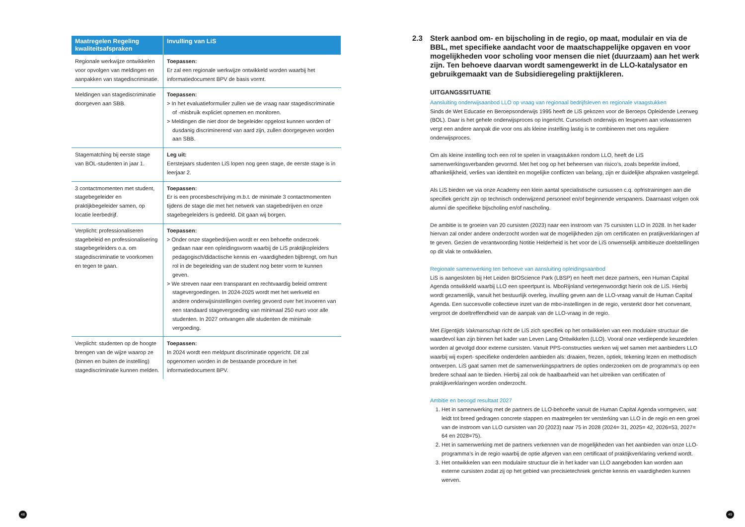| Maatregelen Regeling kwaliteitsafspraken | Invulling van LiS |
| --- | --- |
| Regionale werkwijze ontwikkelen voor opvolgen van meldingen en aanpakken van stagediscriminatie. | Toepassen: Er zal een regionale werkwijze ontwikkeld worden waarbij het informatiedocument BPV de basis vormt. |
| Meldingen van stagediscriminatie doorgeven aan SBB. | Toepassen: > In het evaluatieformulier zullen we de vraag naar stagediscriminatie of -misbruik expliciet opnemen en monitoren. > Meldingen die niet door de begeleider opgelost kunnen worden of dusdanig discriminerend van aard zijn, zullen doorgegeven worden aan SBB. |
| Stagematching bij eerste stage van BOL-studenten in jaar 1. | Leg uit: Eerstejaars studenten LiS lopen nog geen stage, de eerste stage is in leerjaar 2. |
| 3 contactmomenten met student, stagebegeleider en praktijkbegeleider samen, op locatie leerbedrijf. | Toepassen: Er is een procesbeschrijving m.b.t. de minimale 3 contactmomenten tijdens de stage die met het netwerk van stagebedrijven en onze stagebegeleiders is gedeeld. Dit gaan wij borgen. |
| Verplicht: professionaliseren stagebeleid en professionalisering stagebegeleiders o.a. om stagediscriminatie te voorkomen en tegen te gaan. | Toepassen: > Onder onze stagebedrijven wordt er een behoefte onderzoek gedaan naar een opleidingsvorm waarbij de LiS praktijkopleiders pedagogisch/didactische kennis en -vaardigheden bijbrengt, om hun rol in de begeleiding van de student nog beter vorm te kunnen geven. > We streven naar een transparant en rechtvaardig beleid omtrent stagevergoedingen. In 2024-2025 wordt met het werkveld en andere onderwijsinstellingen overleg gevoerd over het invoeren van een standaard stagevergoeding van minimaal 250 euro voor alle studenten. In 2027 ontvangen alle studenten de minimale vergoeding. |
| Verplicht: studenten op de hoogte brengen van de wijze waarop ze (binnen en buiten de instelling) stagediscriminatie kunnen melden. | Toepassen: In 2024 wordt een meldpunt discriminatie opgericht. Dit zal opgenomen worden in de bestaande procedure in het informatiedocument BPV. |
2.3 Sterk aanbod om- en bijscholing in de regio, op maat, modulair en via de BBL, met specifieke aandacht voor de maatschappelijke opgaven en voor mogelijkheden voor scholing voor mensen die niet (duurzaam) aan het werk zijn. Ten behoeve daarvan wordt samengewerkt in de LLO-katalysator en gebruikgemaakt van de Subsidieregeling praktijkleren.
UITGANGSSITUATIE
Aansluiting onderwijsaanbod LLO op vraag van regionaal bedrijfsleven en regionale vraagstukken
Sinds de Wet Educatie en Beroepsonderwijs 1995 heeft de LiS gekozen voor de Beroeps Opleidende Leerweg (BOL). Daar is het gehele onderwijsproces op ingericht. Cursorisch onderwijs en lesgeven aan volwassenen vergt een andere aanpak die voor ons als kleine instelling lastig is te combineren met ons reguliere onderwijsproces.
Om als kleine instelling toch een rol te spelen in vraagstukken rondom LLO, heeft de LiS samenwerkingsverbanden gevormd. Met het oog op het beheersen van risico’s, zoals beperkte invloed, afhankelijkheid, verlies van identiteit en mogelijke conflicten van belang, zijn er duidelijke afspraken vastgelegd.
Als LiS bieden we via onze Academy een klein aantal specialistische cursussen c.q. opfristrainingen aan die specifiek gericht zijn op technisch onderwijzend personeel en/of beginnende verspaners. Daarnaast volgen ook alumni die specifieke bijscholing en/of nascholing.
De ambitie is te groeien van 20 cursisten (2023) naar een instroom van 75 cursisten LLO in 2028. In het kader hiervan zal onder andere onderzocht worden wat de mogelijkheden zijn om certificaten en pratijkverklaringen af te geven. Gezien de verantwoording Notitie Helderheid is het voor de LiS onwenselijk ambitieuze doelstellingen op dit vlak te ontwikkelen.
Regionale samenwerking ten behoeve van aansluiting opleidingsaanbod
LiS is aangesloten bij Het Leiden BIOScience Park (LBSP) en heeft met deze partners, een Human Capital Agenda ontwikkeld waarbij LLO een speertpunt is. MboRijnland vertegenwoordigt hierin ook de LiS. Hierbij wordt gezamenlijk, vanuit het bestuurlijk overleg, invulling geven aan de LLO-vraag vanuit de Human Capital Agenda. Een succesvolle collectieve inzet van de mbo-instellingen in de regio, versterkt door het convenant, vergroot de doeltreffendheid van de aanpak van de LLO-vraag in de regio.
Met Eigentijds Vakmanschap richt de LiS zich specifiek op het ontwikkelen van een modulaire structuur die waardevol kan zijn binnen het kader van Leven Lang Ontwikkelen (LLO). Vooral onze verdiepende keuzedelen worden al gevolgd door externe cursisten. Vanuit PPS-constructies werken wij wel samen met aanbieders LLO waarbij wij expert- specifieke onderdelen aanbieden als: draaien, frezen, optiek, tekening lezen en methodisch ontwerpen. LiS gaat samen met de samenwerkingspartners de opties onderzoeken om de programma’s op een bredere schaal aan te bieden. Hierbij zal ook de haalbaarheid van het uitreiken van certificaten of praktijkverklaringen worden onderzocht.
Ambitie en beoogd resultaat 2027
1. Het in samenwerking met de partners de LLO-behoefte vanuit de Human Capital Agenda vormgeven, wat leidt tot breed gedragen concrete stappen en maatregelen ter versterking van LLO in de regio en een groei van de instroom van LLO cursisten van 20 (2023) naar 75 in 2028 (2024= 31, 2025= 42, 2026=53, 2027= 64 en 2028=75).
2. Het in samenwerking met de partners verkennen van de mogelijkheden van het aanbieden van onze LLO-programma’s in de regio waarbij de optie afgeven van een certificaat of praktijkverklaring verkend wordt.
3. Het ontwikkelen van een modulaire structuur die in het kader van LLO aangeboden kan worden aan externe cursisten zodat zij op het gebied van precisietechniek gerichte kennis en vaardigheden kunnen werven.
48 49